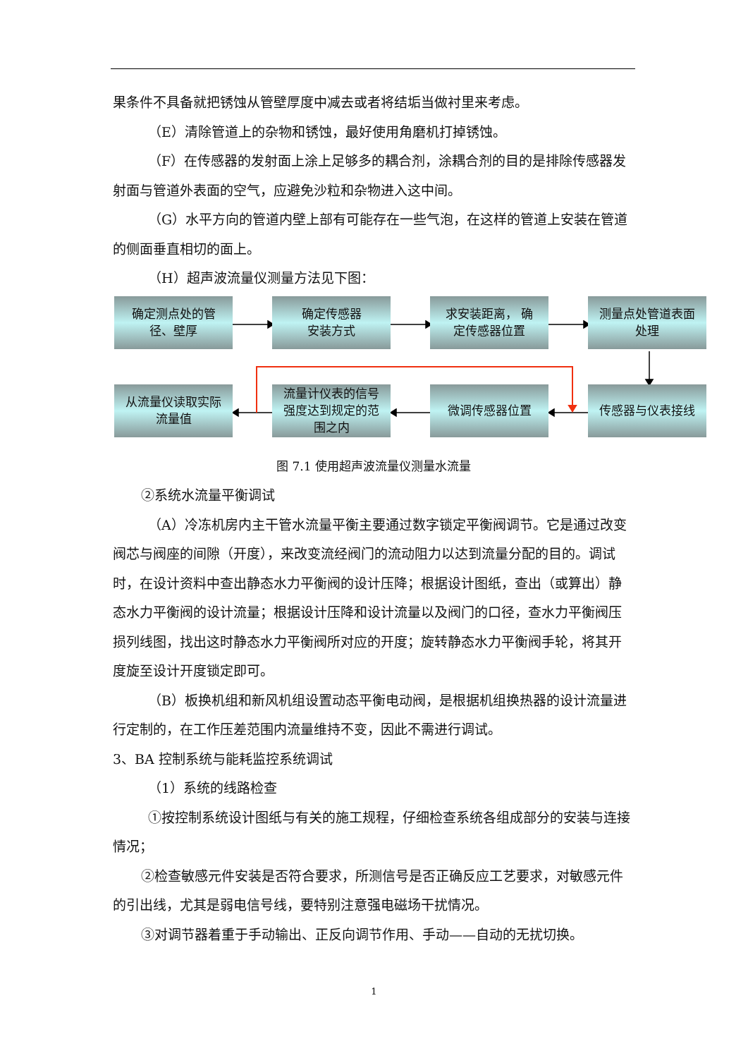果条件不具备就把锈蚀从管壁厚度中减去或者将结垢当做衬里来考虑。
（E）清除管道上的杂物和锈蚀，最好使用角磨机打掉锈蚀。
（F）在传感器的发射面上涂上足够多的耦合剂，涂耦合剂的目的是排除传感器发射面与管道外表面的空气，应避免沙粒和杂物进入这中间。
（G）水平方向的管道内壁上部有可能存在一些气泡，在这样的管道上安装在管道的侧面垂直相切的面上。
（H）超声波流量仪测量方法见下图：
确定测点处的管
径、壁厚
确定传感器
安装方式
求安装距离， 确
定传感器位置
测量点处管道表面
处理
从流量仪读取实际
流量值
流量计仪表的信号
强度达到规定的范
围之内
微调传感器位置 传感器与仪表接线
图 7.1 使用超声波流量仪测量水流量
②系统水流量平衡调试
（A）冷冻机房内主干管水流量平衡主要通过数字锁定平衡阀调节。它是通过改变阀芯与阀座的间隙（开度），来改变流经阀门的流动阻力以达到流量分配的目的。调试时，在设计资料中查出静态水力平衡阀的设计压降；根据设计图纸，查出（或算出）静态水力平衡阀的设计流量；根据设计压降和设计流量以及阀门的口径，查水力平衡阀压损列线图，找出这时静态水力平衡阀所对应的开度；旋转静态水力平衡阀手轮，将其开度旋至设计开度锁定即可。
（B）板换机组和新风机组设置动态平衡电动阀，是根据机组换热器的设计流量进行定制的，在工作压差范围内流量维持不变，因此不需进行调试。
3、BA 控制系统与能耗监控系统调试
（1）系统的线路检查
①按控制系统设计图纸与有关的施工规程，仔细检查系统各组成部分的安装与连接情况；
②检查敏感元件安装是否符合要求，所测信号是否正确反应工艺要求，对敏感元件的引出线，尤其是弱电信号线，要特别注意强电磁场干扰情况。
③对调节器着重于手动输出、正反向调节作用、手动——自动的无扰切换。
1